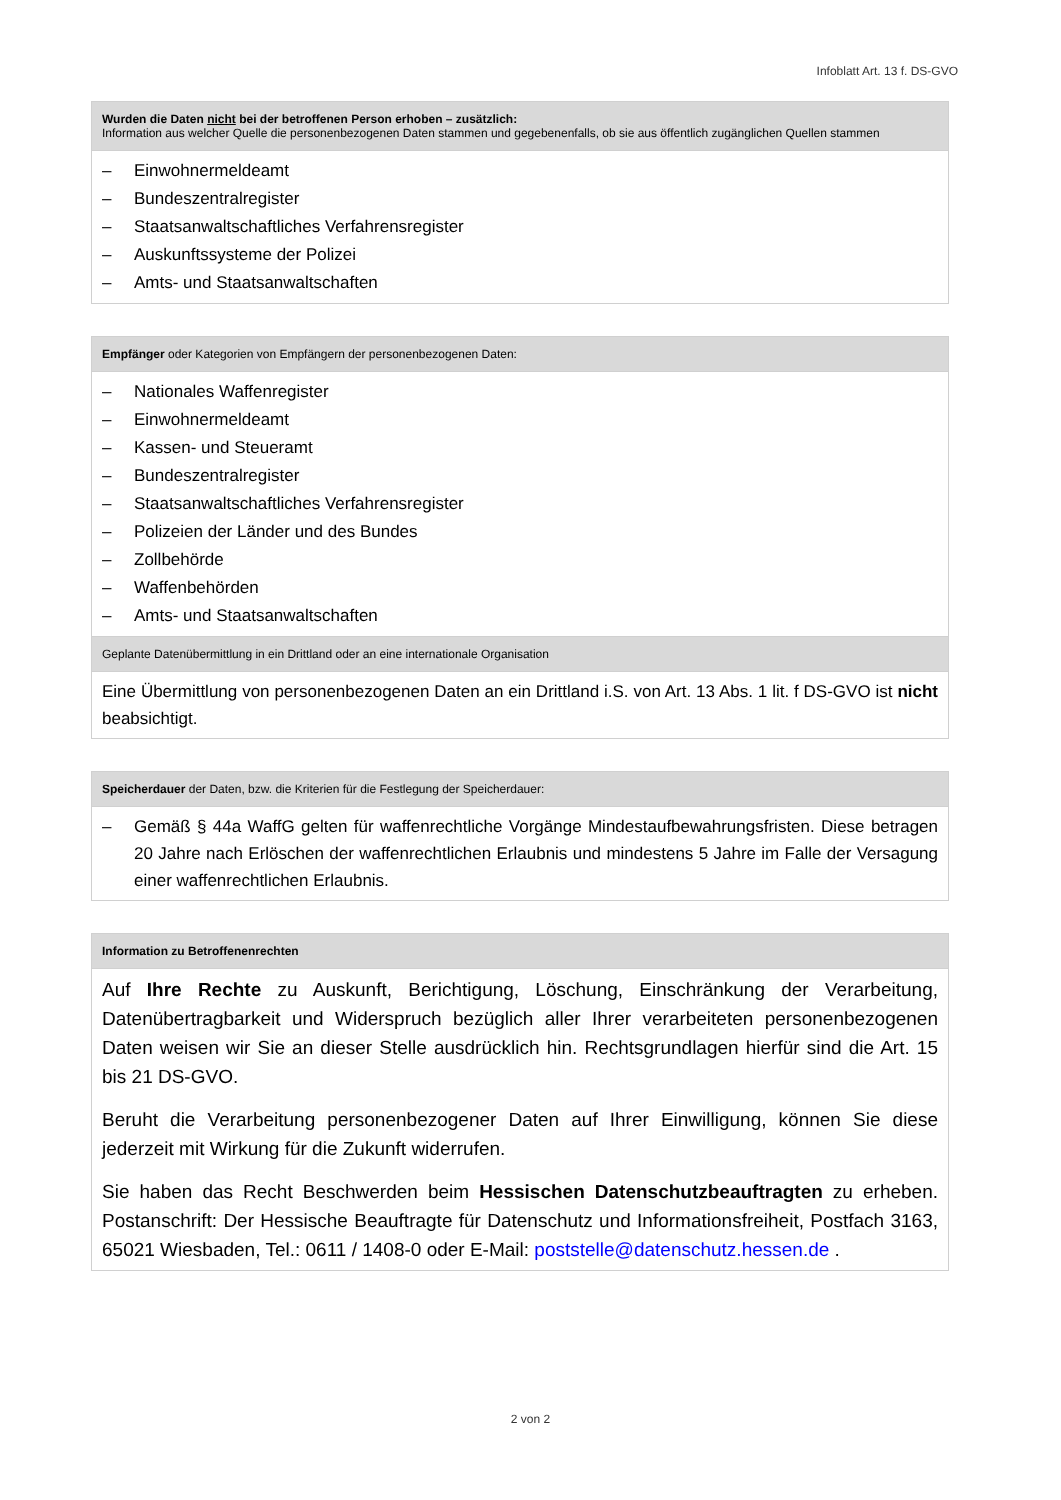Infoblatt Art. 13 f. DS-GVO
| Wurden die Daten nicht bei der betroffenen Person erhoben – zusätzlich: Information aus welcher Quelle die personenbezogenen Daten stammen und gegebenenfalls, ob sie aus öffentlich zugänglichen Quellen stammen |
| – Einwohnermeldeamt – Bundeszentralregister – Staatsanwaltschaftliches Verfahrensregister – Auskunftssysteme der Polizei – Amts- und Staatsanwaltschaften |
| Empfänger oder Kategorien von Empfängern der personenbezogenen Daten: |
| – Nationales Waffenregister – Einwohnermeldeamt – Kassen- und Steueramt – Bundeszentralregister – Staatsanwaltschaftliches Verfahrensregister – Polizeien der Länder und des Bundes – Zollbehörde – Waffenbehörden – Amts- und Staatsanwaltschaften |
| Geplante Datenübermittlung in ein Drittland oder an eine internationale Organisation |
| Eine Übermittlung von personenbezogenen Daten an ein Drittland i.S. von Art. 13 Abs. 1 lit. f DS-GVO ist nicht beabsichtigt. |
| Speicherdauer der Daten, bzw. die Kriterien für die Festlegung der Speicherdauer: |
| – Gemäß § 44a WaffG gelten für waffenrechtliche Vorgänge Mindestaufbewahrungsfristen. Diese betragen 20 Jahre nach Erlöschen der waffenrechtlichen Erlaubnis und mindestens 5 Jahre im Falle der Versagung einer waffenrechtlichen Erlaubnis. |
| Information zu Betroffenenrechten |
| Auf Ihre Rechte zu Auskunft, Berichtigung, Löschung, Einschränkung der Verarbeitung, Datenübertragbarkeit und Widerspruch bezüglich aller Ihrer verarbeiteten personenbezogenen Daten weisen wir Sie an dieser Stelle ausdrücklich hin. Rechtsgrundlagen hierfür sind die Art. 15 bis 21 DS-GVO. Beruht die Verarbeitung personenbezogener Daten auf Ihrer Einwilligung, können Sie diese jederzeit mit Wirkung für die Zukunft widerrufen. Sie haben das Recht Beschwerden beim Hessischen Datenschutzbeauftragten zu erheben. Postanschrift: Der Hessische Beauftragte für Datenschutz und Informationsfreiheit, Postfach 3163, 65021 Wiesbaden, Tel.: 0611 / 1408-0 oder E-Mail: poststelle@datenschutz.hessen.de . |
2 von 2